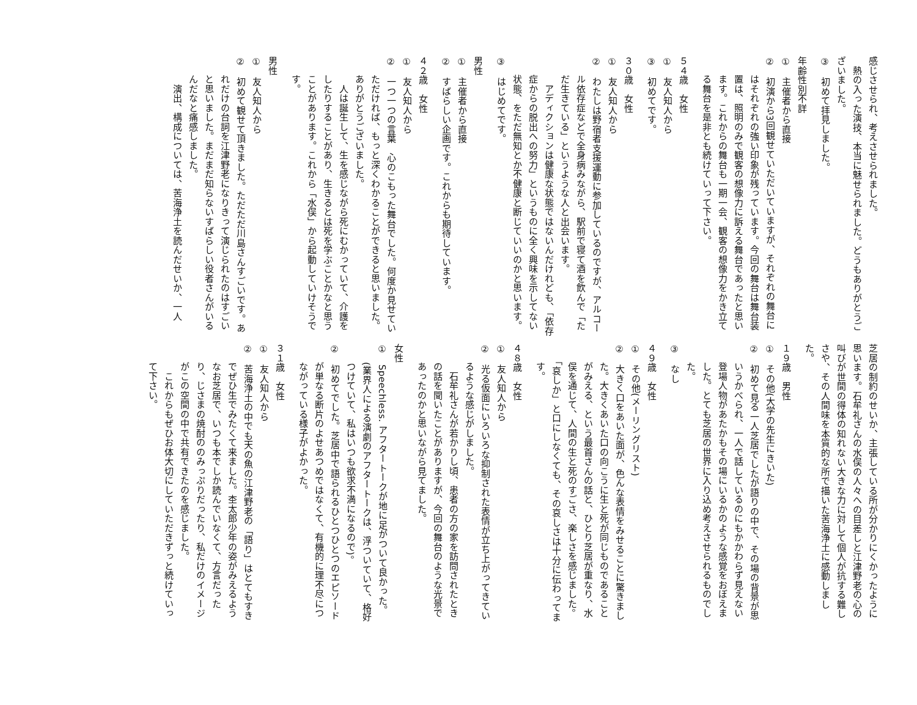感じさせられ、考えさせられました。
　熱の入った演技、本当に魅せられました。どうもありがとうございました。
③　初めて拝見しました。
年齢性別不詳
①　主催者から直接
②　初演から3回観せていただいていますが、それぞれの舞台にはそれぞれの強い印象が残っています。今回の舞台は舞台装置は、照明のみで観客の想像力に訴える舞台であったと思います。これからの舞台も一期一会、観客の想像力をかき立てる舞台を是非とも続けていって下さい。
５４歳　女性
①　友人知人から
③　初めてです。
３０歳　女性
①　友人知人から
②　わたしは野宿者支援運動に参加しているのですが、アルコール依存症などで全身病みながら、駅前で寝て酒を飲んで「ただ生きている」というような人と出会います。
　アディクションは健康な状態ではないんだけれども、「依存症からの脱出への努力」というものに全く興味を示してない状態、をただ無知とか不健康と断じていいのかと思います。
③　はじめてです。
男性
①　主催者から直接
②　すばらしい企画です。これからも期待しています。
４２歳　女性
①　友人知人から
②　一つ一つの言葉　心のこもった舞台でした。何度か見せていただければ、もっと深くわかることができると思いました。ありがとうございました。
　人は誕生して、生を感じながら死にむかっていて、介護をしたりすることがあり、生きるとは死を学ぶことかなと思うことがあります。これから「水俣」から起動していけそうです。
男性
①　友人知人から
②　初めて観せて頂きました。ただただ川島さんすごいです。あれだけの台詞を江津野老になりきって演じられたのはすごいと思いました。まだまだ知らないすばらしい役者さんがいるんだなと痛感しました。
　演出、構成については、苦海浄土を読んだせいか、一人
芝居の制約のせいか、主張している所が分かりにくかったように思います。石牟礼さんの水俣の人々への目差しと江津野老の心の叫びが世間の得体の知れない大きな力に対して個人が抗する難しさや、その人間味を本質的な所で描いた苦海浄土に感動しました。
１９歳　男性
①　その他(大学の先生にきいた)
②　初めて見る一人芝居でしたが語りの中で、その場の背景が思いうかべられ、一人で話しているのにもかかわらず見えない登場人物があたかもその場にいるかのような感覚をおぼえました。とても芝居の世界に入り込め考えさせられるものでした。
③　なし
４９歳　女性
①　その他(メーリングリスト)
②　大きく口をあいた面が、色んな表情をみせることに驚きました。大きくあいた口の向こうに生と死が同じものであることがみえる、という最首さんの話と、ひとり芝居が重なり、水俣を通じて、人間の生と死のすごさ、楽しさを感じました。「哀しか」と口にしなくても、その哀しさは十分に伝わってます。
４８歳　女性
①　友人知人から
②　光る仮面にいろいろな抑制された表情が立ち上がってきているような感じがしました。
　石牟礼さんが若かりし頃、患者の方の家を訪問されたときの話を聞いたことがありますが、今回の舞台のような光景であったのかと思いながら見てました。
女性
①　Speechless. アフタートークが地に足がついて良かった。(業界人による演劇のアフタートークは、浮ついていて、格好つけていて、私はいつも欲求不満になるので)。
②　初めてでした。芝居中で語られるひとつひとつのエピソードが単なる断片のよせあつめではなくて、有機的に理不尽につながっている様子がよかった。
３１歳　女性
①　友人知人から
②　苦海浄土の中でも天の魚の江津野老の「語り」はとてもすきでぜひ生でみたくて来ました。杢太郎少年の姿がみえるようなお芝居で、いつも本でしか読んでいなくて、方言だったり、じさまの焼酎ののみっぷりだったり、私だけのイメージがこの空間の中で共有できたのを感じました。
　これからもぜひお体大切にしていただきずっと続けていって下さい。